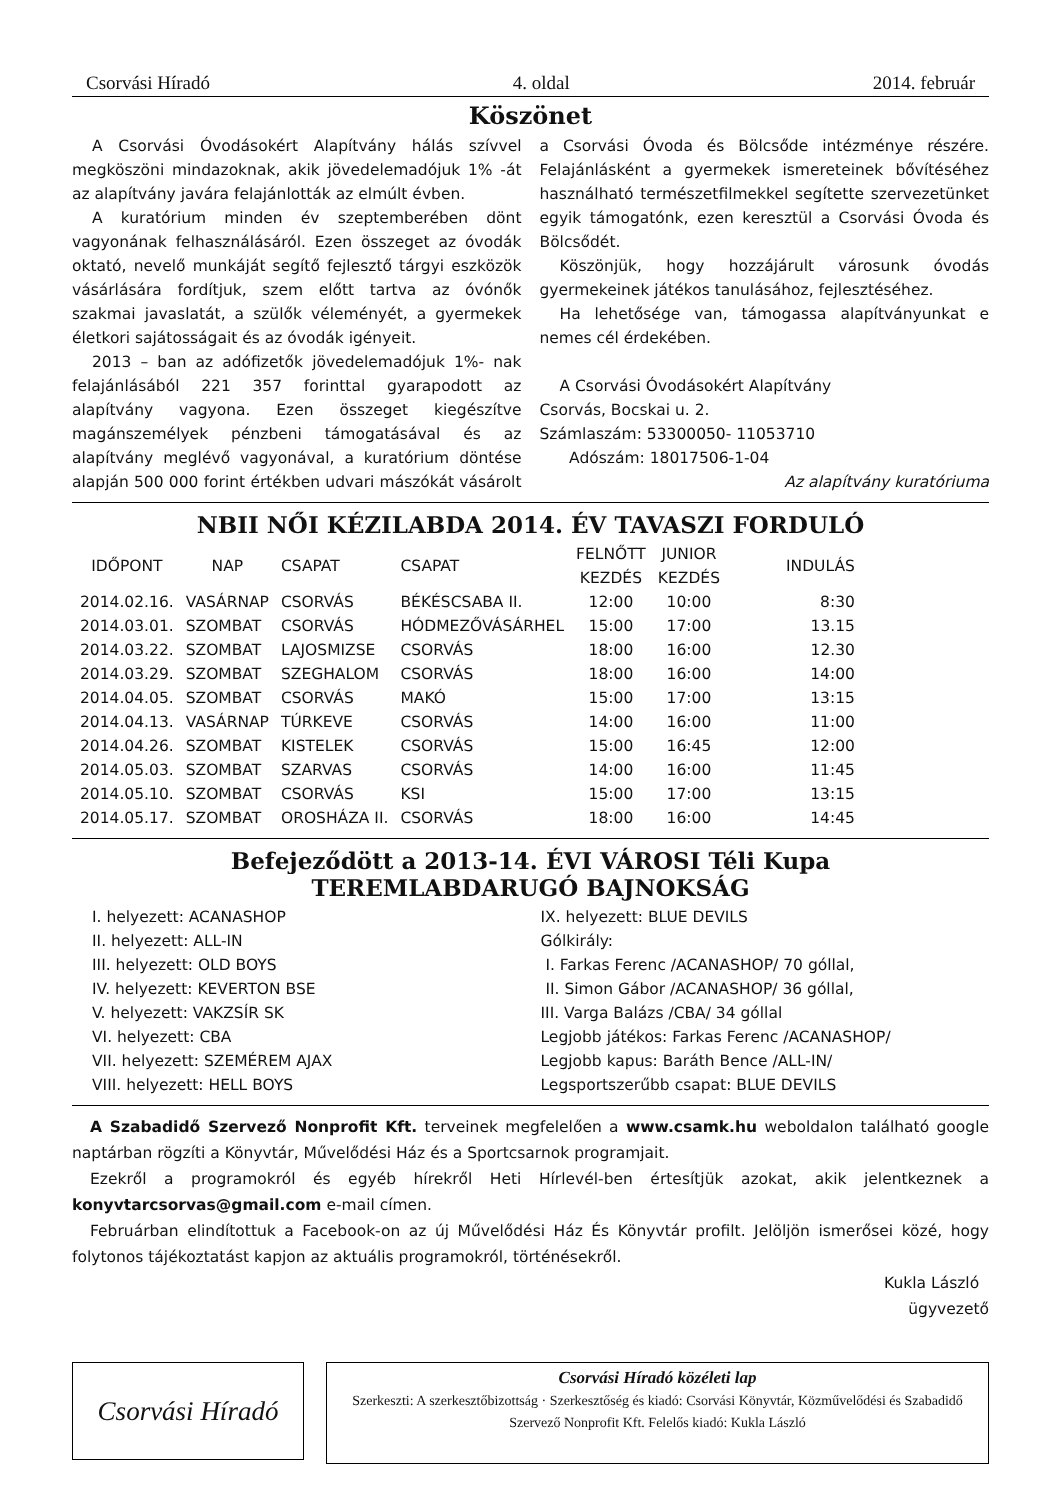Csorvási Híradó 4. oldal 2014. február
Köszönet
A Csorvási Óvodásokért Alapítvány hálás szívvel megköszöni mindazoknak, akik jövedelemadójuk 1% -át az alapítvány javára felajánlották az elmúlt évben.
A kuratórium minden év szeptemberében dönt vagyonának felhasználásáról. Ezen összeget az óvodák oktató, nevelő munkáját segítő fejlesztő tárgyi eszközök vásárlására fordítjuk, szem előtt tartva az óvónők szakmai javaslatát, a szülők véleményét, a gyermekek életkori sajátosságait és az óvodák igényeit.
2013 – ban az adófizetők jövedelemadójuk 1%- nak felajánlásából 221 357 forinttal gyarapodott az alapítvány vagyona. Ezen összeget kiegészítve magánszemélyek pénzbeni támogatásával és az alapítvány meglévő vagyonával, a kuratórium döntése alapján 500 000 forint értékben udvari mászókát vásárolt a Csorvási Óvoda és Bölcsőde intézménye részére. Felajánlásként a gyermekek ismereteinek bővítéséhez használható természetfilmekkel segítette szervezetünket egyik támogatónk, ezen keresztül a Csorvási Óvoda és Bölcsődét.
Köszönjük, hogy hozzájárult városunk óvodás gyermekeinek játékos tanulásához, fejlesztéséhez.
Ha lehetősége van, támogassa alapítványunkat e nemes cél érdekében.
A Csorvási Óvodásokért Alapítvány
Csorvás, Bocskai u. 2.
Számlaszám: 53300050- 11053710
Adószám: 18017506-1-04
Az alapítvány kuratóriuma
NBII NŐI KÉZILABDA 2014. ÉV TAVASZI FORDULÓ
| IDŐPONT | NAP | CSAPAT | CSAPAT | FELNŐTT KEZDÉS | JUNIOR KEZDÉS | INDULÁS |
| 2014.02.16. | VASÁRNAP | CSORVÁS | BÉKÉSCSABA II. | 12:00 | 10:00 | 8:30 |
| 2014.03.01. | SZOMBAT | CSORVÁS | HÓDMEZŐVÁSÁRHEL | 15:00 | 17:00 | 13.15 |
| 2014.03.22. | SZOMBAT | LAJOSMIZSE | CSORVÁS | 18:00 | 16:00 | 12.30 |
| 2014.03.29. | SZOMBAT | SZEGHALOM | CSORVÁS | 18:00 | 16:00 | 14:00 |
| 2014.04.05. | SZOMBAT | CSORVÁS | MAKÓ | 15:00 | 17:00 | 13:15 |
| 2014.04.13. | VASÁRNAP | TÚRKEVE | CSORVÁS | 14:00 | 16:00 | 11:00 |
| 2014.04.26. | SZOMBAT | KISTELEK | CSORVÁS | 15:00 | 16:45 | 12:00 |
| 2014.05.03. | SZOMBAT | SZARVAS | CSORVÁS | 14:00 | 16:00 | 11:45 |
| 2014.05.10. | SZOMBAT | CSORVÁS | KSI | 15:00 | 17:00 | 13:15 |
| 2014.05.17. | SZOMBAT | OROSHÁZA II. | CSORVÁS | 18:00 | 16:00 | 14:45 |
Befejeződött a 2013-14. ÉVI VÁROSI Téli Kupa
TEREMLABDARUGÓ BAJNOKSÁG
I. helyezett: ACANASHOP
II. helyezett: ALL-IN
III. helyezett: OLD BOYS
IV. helyezett: KEVERTON BSE
V. helyezett: VAKZSÍR SK
VI. helyezett: CBA
VII. helyezett: SZEMÉREM AJAX
VIII. helyezett: HELL BOYS
IX. helyezett: BLUE DEVILS
Gólkirály:
I. Farkas Ferenc /ACANASHOP/ 70 góllal,
II. Simon Gábor /ACANASHOP/ 36 góllal,
III. Varga Balázs /CBA/ 34 góllal
Legjobb játékos: Farkas Ferenc /ACANASHOP/
Legjobb kapus: Baráth Bence /ALL-IN/
Legsportszerűbb csapat: BLUE DEVILS
A Szabadidő Szervező Nonprofit Kft. terveinek megfelelően a www.csamk.hu weboldalon található google naptárban rögzíti a Könyvtár, Művelődési Ház és a Sportcsarnok programjait.
Ezekről a programokról és egyéb hírekről Heti Hírlevél-ben értesítjük azokat, akik jelentkeznek a konyvtarcsorvas@gmail.com e-mail címen.
Februárban elindítottuk a Facebook-on az új Művelődési Ház És Könyvtár profilt. Jelöljön ismerősei közé, hogy folytonos tájékoztatást kapjon az aktuális programokról, történésekről.
Kukla László
ügyvezető
Csorvási Híradó
Csorvási Híradó közéleti lap
Szerkeszti: A szerkesztőbizottság · Szerkesztőség és kiadó: Csorvási Könyvtár, Közművelődési és Szabadidő Szervező Nonprofit Kft. Felelős kiadó: Kukla László